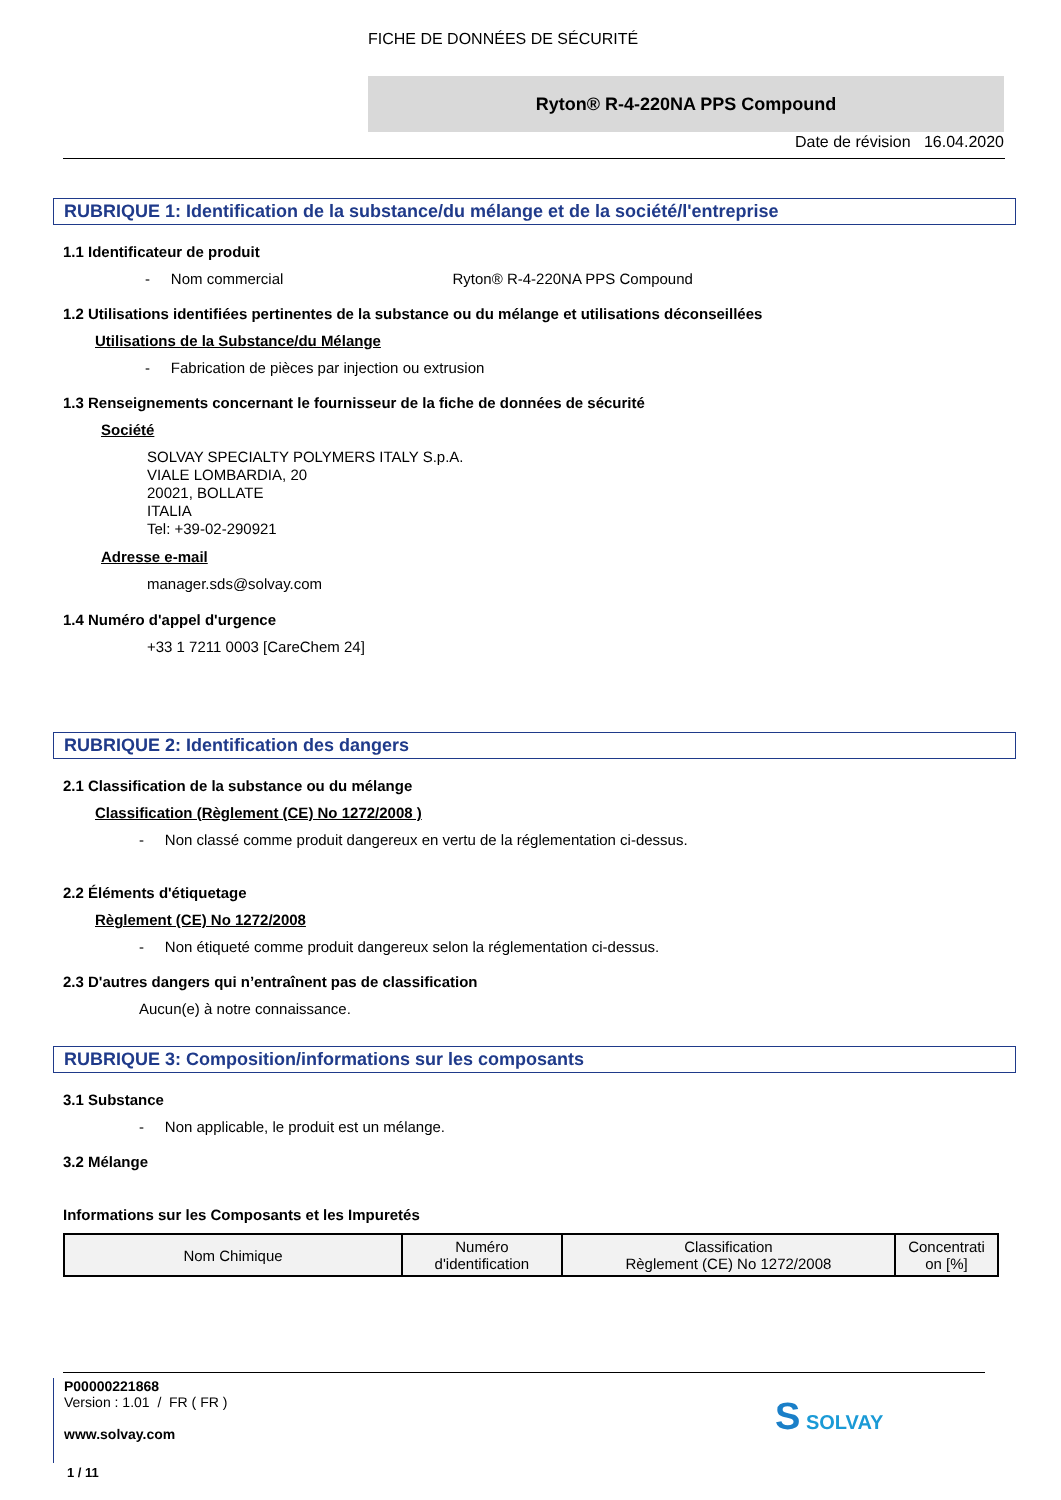FICHE DE DONNÉES DE SÉCURITÉ
Ryton® R-4-220NA PPS Compound
Date de révision 16.04.2020
RUBRIQUE 1: Identification de la substance/du mélange et de la société/l'entreprise
1.1 Identificateur de produit
- Nom commercial Ryton® R-4-220NA PPS Compound
1.2 Utilisations identifiées pertinentes de la substance ou du mélange et utilisations déconseillées
Utilisations de la Substance/du Mélange
- Fabrication de pièces par injection ou extrusion
1.3 Renseignements concernant le fournisseur de la fiche de données de sécurité
Société
SOLVAY SPECIALTY POLYMERS ITALY S.p.A.
VIALE LOMBARDIA, 20
20021, BOLLATE
ITALIA
Tel: +39-02-290921
Adresse e-mail
manager.sds@solvay.com
1.4 Numéro d'appel d'urgence
+33 1 7211 0003 [CareChem 24]
RUBRIQUE 2: Identification des dangers
2.1 Classification de la substance ou du mélange
Classification (Règlement (CE) No 1272/2008 )
- Non classé comme produit dangereux en vertu de la réglementation ci-dessus.
2.2 Éléments d'étiquetage
Règlement (CE) No 1272/2008
- Non étiqueté comme produit dangereux selon la réglementation ci-dessus.
2.3 D'autres dangers qui n’entraînent pas de classification
Aucun(e) à notre connaissance.
RUBRIQUE 3: Composition/informations sur les composants
3.1 Substance
- Non applicable, le produit est un mélange.
3.2 Mélange
Informations sur les Composants et les Impuretés
| Nom Chimique | Numéro d'identification | Classification Règlement (CE) No 1272/2008 | Concentrati on [%] |
P00000221868
Version : 1.01 / FR ( FR )
www.solvay.com
1 / 11
S SOLVAY